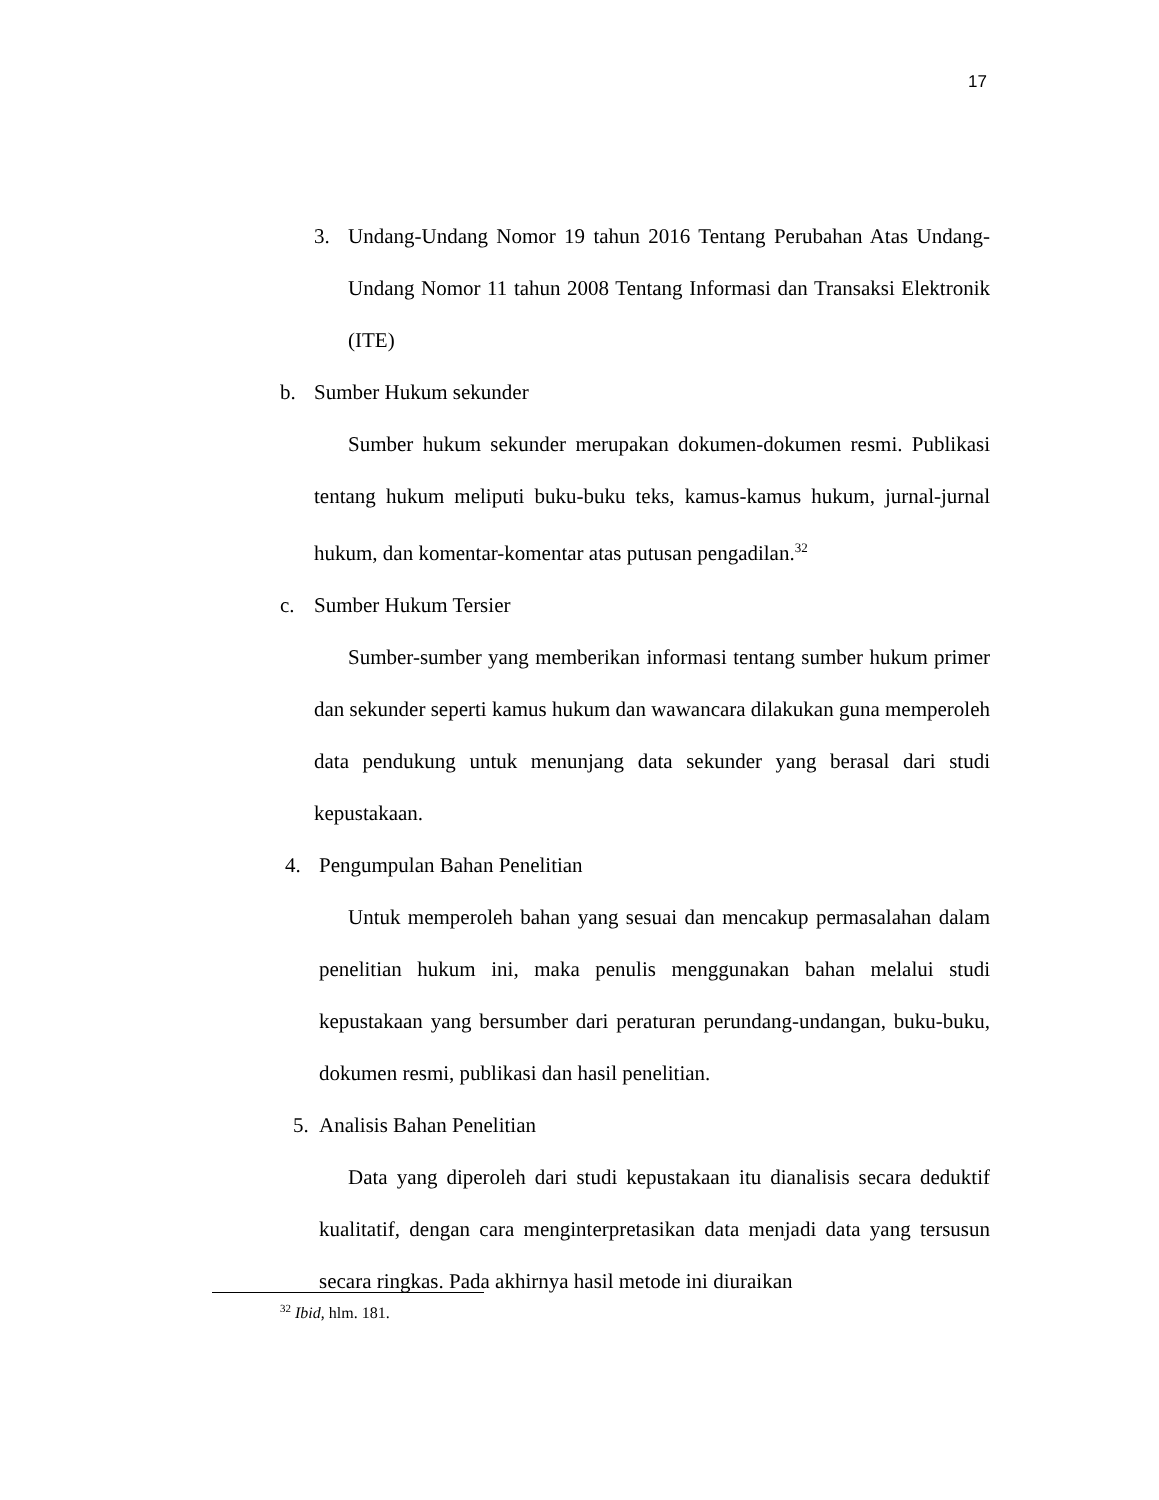17
3. Undang-Undang Nomor 19 tahun 2016 Tentang Perubahan Atas Undang-Undang Nomor 11 tahun 2008 Tentang Informasi dan Transaksi Elektronik (ITE)
b. Sumber Hukum sekunder
Sumber hukum sekunder merupakan dokumen-dokumen resmi. Publikasi tentang hukum meliputi buku-buku teks, kamus-kamus hukum, jurnal-jurnal hukum, dan komentar-komentar atas putusan pengadilan.<sup>32</sup>
c. Sumber Hukum Tersier
Sumber-sumber yang memberikan informasi tentang sumber hukum primer dan sekunder seperti kamus hukum dan wawancara dilakukan guna memperoleh data pendukung untuk menunjang data sekunder yang berasal dari studi kepustakaan.
4. Pengumpulan Bahan Penelitian
Untuk memperoleh bahan yang sesuai dan mencakup permasalahan dalam penelitian hukum ini, maka penulis menggunakan bahan melalui studi kepustakaan yang bersumber dari peraturan perundang-undangan, buku-buku, dokumen resmi, publikasi dan hasil penelitian.
5. Analisis Bahan Penelitian
Data yang diperoleh dari studi kepustakaan itu dianalisis secara deduktif kualitatif, dengan cara menginterpretasikan data menjadi data yang tersusun secara ringkas. Pada akhirnya hasil metode ini diuraikan
<sup>32</sup> Ibid, hlm. 181.